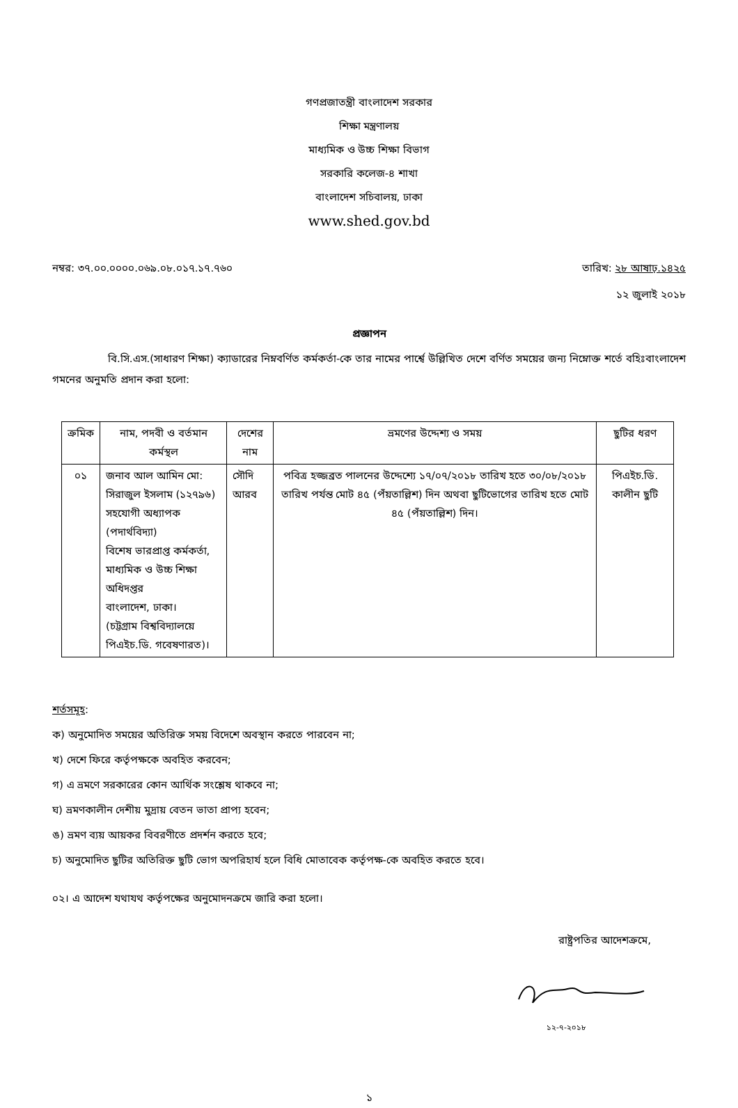গণপ্রজাতন্ত্রী বাংলাদেশ সরকার
শিক্ষা মন্ত্রণালয়
মাধ্যমিক ও উচ্চ শিক্ষা বিভাগ
সরকারি কলেজ-৪ শাখা
বাংলাদেশ সচিবালয়, ঢাকা
www.shed.gov.bd
নম্বর: ৩৭.০০.০০০০.০৬৯.০৮.০১৭.১৭.৭৬০
তারিখ: ২৮ আষাঢ়.১৪২৫
১২ জুলাই ২০১৮
প্রজ্ঞাপন
বি.সি.এস.(সাধারণ শিক্ষা) ক্যাডারের নিম্নবর্ণিত কর্মকর্তা-কে তার নামের পার্শ্বে উল্লিখিত দেশে বর্ণিত সময়ের জন্য নিম্নোক্ত শর্তে বহিঃবাংলাদেশ গমনের অনুমতি প্রদান করা হলো:
| ক্রমিক | নাম, পদবী ও বর্তমান কর্মস্থল | দেশের নাম | ভ্রমণের উদ্দেশ্য ও সময় | ছুটির ধরণ |
| --- | --- | --- | --- | --- |
| ০১ | জনাব আল আমিন মো: সিরাজুল ইসলাম (১২৭৯৬) সহযোগী অধ্যাপক (পদার্থবিদ্যা) বিশেষ ভারপ্রাপ্ত কর্মকর্তা, মাধ্যমিক ও উচ্চ শিক্ষা অধিদপ্তর বাংলাদেশ, ঢাকা। (চট্টগ্রাম বিশ্ববিদ্যালয়ে পিএইচ.ডি. গবেষণারত)। | সৌদি আরব | পবিত্র হজ্জব্রত পালনের উদ্দেশ্যে ১৭/০৭/২০১৮ তারিখ হতে ৩০/০৮/২০১৮ তারিখ পর্যন্ত মোট ৪৫ (পঁয়তাল্লিশ) দিন অথবা ছুটিভোগের তারিখ হতে মোট ৪৫ (পঁয়তাল্লিশ) দিন। | পিএইচ.ডি. কালীন ছুটি |
শর্তসমূহ:
ক) অনুমোদিত সময়ের অতিরিক্ত সময় বিদেশে অবস্থান করতে পারবেন না;
খ) দেশে ফিরে কর্তৃপক্ষকে অবহিত করবেন;
গ) এ ভ্রমণে সরকারের কোন আর্থিক সংশ্লেষ থাকবে না;
ঘ) ভ্রমণকালীন দেশীয় মুদ্রায় বেতন ভাতা প্রাপ্য হবেন;
ঙ) ভ্রমণ ব্যয় আয়কর বিবরণীতে প্রদর্শন করতে হবে;
চ) অনুমোদিত ছুটির অতিরিক্ত ছুটি ভোগ অপরিহার্য হলে বিধি মোতাবেক কর্তৃপক্ষ-কে অবহিত করতে হবে।
০২। এ আদেশ যথাযথ কর্তৃপক্ষের অনুমোদনক্রমে জারি করা হলো।
রাষ্ট্রপতির আদেশক্রমে,
১২-৭-২০১৮
১